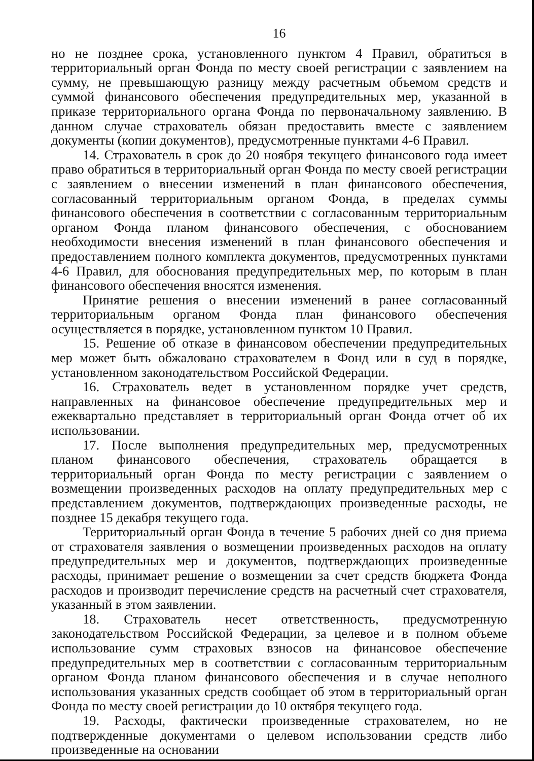16
но не позднее срока, установленного пунктом 4 Правил, обратиться в территориальный орган Фонда по месту своей регистрации с заявлением на сумму, не превышающую разницу между расчетным объемом средств и суммой финансового обеспечения предупредительных мер, указанной в приказе территориального органа Фонда по первоначальному заявлению. В данном случае страхователь обязан предоставить вместе с заявлением документы (копии документов), предусмотренные пунктами 4-6 Правил.
14. Страхователь в срок до 20 ноября текущего финансового года имеет право обратиться в территориальный орган Фонда по месту своей регистрации с заявлением о внесении изменений в план финансового обеспечения, согласованный территориальным органом Фонда, в пределах суммы финансового обеспечения в соответствии с согласованным территориальным органом Фонда планом финансового обеспечения, с обоснованием необходимости внесения изменений в план финансового обеспечения и предоставлением полного комплекта документов, предусмотренных пунктами 4-6 Правил, для обоснования предупредительных мер, по которым в план финансового обеспечения вносятся изменения.
Принятие решения о внесении изменений в ранее согласованный территориальным органом Фонда план финансового обеспечения осуществляется в порядке, установленном пунктом 10 Правил.
15. Решение об отказе в финансовом обеспечении предупредительных мер может быть обжаловано страхователем в Фонд или в суд в порядке, установленном законодательством Российской Федерации.
16. Страхователь ведет в установленном порядке учет средств, направленных на финансовое обеспечение предупредительных мер и ежеквартально представляет в территориальный орган Фонда отчет об их использовании.
17. После выполнения предупредительных мер, предусмотренных планом финансового обеспечения, страхователь обращается в территориальный орган Фонда по месту регистрации с заявлением о возмещении произведенных расходов на оплату предупредительных мер с представлением документов, подтверждающих произведенные расходы, не позднее 15 декабря текущего года.
Территориальный орган Фонда в течение 5 рабочих дней со дня приема от страхователя заявления о возмещении произведенных расходов на оплату предупредительных мер и документов, подтверждающих произведенные расходы, принимает решение о возмещении за счет средств бюджета Фонда расходов и производит перечисление средств на расчетный счет страхователя, указанный в этом заявлении.
18. Страхователь несет ответственность, предусмотренную законодательством Российской Федерации, за целевое и в полном объеме использование сумм страховых взносов на финансовое обеспечение предупредительных мер в соответствии с согласованным территориальным органом Фонда планом финансового обеспечения и в случае неполного использования указанных средств сообщает об этом в территориальный орган Фонда по месту своей регистрации до 10 октября текущего года.
19. Расходы, фактически произведенные страхователем, но не подтвержденные документами о целевом использовании средств либо произведенные на основании